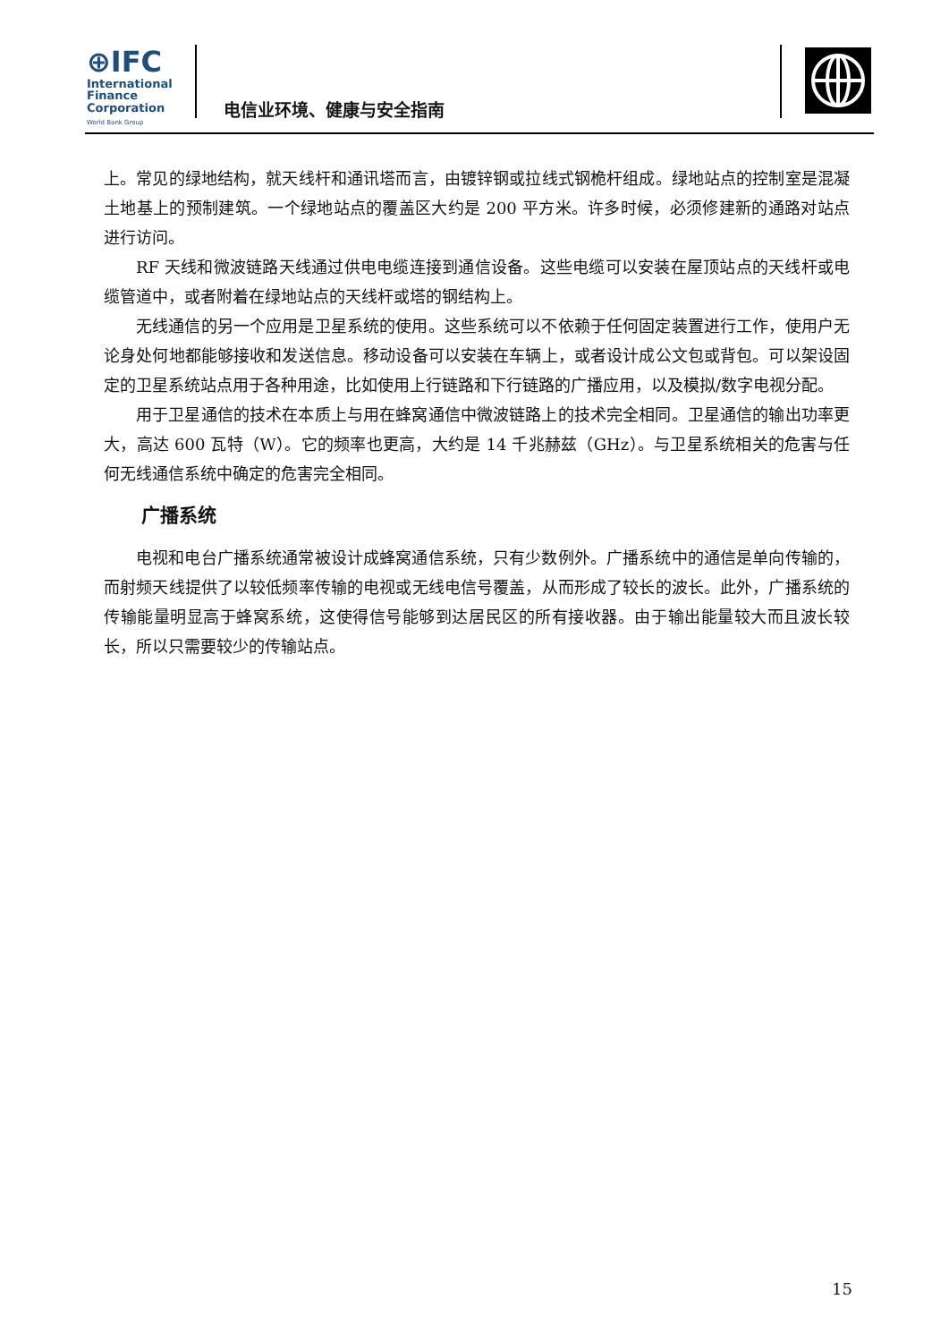⊕IFC
International
Finance
Corporation
World Bank Group
电信业环境、健康与安全指南
上。常见的绿地结构，就天线杆和通讯塔而言，由镀锌钢或拉线式钢桅杆组成。绿地站点的控制室是混凝土地基上的预制建筑。一个绿地站点的覆盖区大约是 200 平方米。许多时候，必须修建新的通路对站点进行访问。
RF 天线和微波链路天线通过供电电缆连接到通信设备。这些电缆可以安装在屋顶站点的天线杆或电缆管道中，或者附着在绿地站点的天线杆或塔的钢结构上。
无线通信的另一个应用是卫星系统的使用。这些系统可以不依赖于任何固定装置进行工作，使用户无论身处何地都能够接收和发送信息。移动设备可以安装在车辆上，或者设计成公文包或背包。可以架设固定的卫星系统站点用于各种用途，比如使用上行链路和下行链路的广播应用，以及模拟/数字电视分配。
用于卫星通信的技术在本质上与用在蜂窝通信中微波链路上的技术完全相同。卫星通信的输出功率更大，高达 600 瓦特（W）。它的频率也更高，大约是 14 千兆赫兹（GHz）。与卫星系统相关的危害与任何无线通信系统中确定的危害完全相同。
广播系统
电视和电台广播系统通常被设计成蜂窝通信系统，只有少数例外。广播系统中的通信是单向传输的，而射频天线提供了以较低频率传输的电视或无线电信号覆盖，从而形成了较长的波长。此外，广播系统的传输能量明显高于蜂窝系统，这使得信号能够到达居民区的所有接收器。由于输出能量较大而且波长较长，所以只需要较少的传输站点。
15